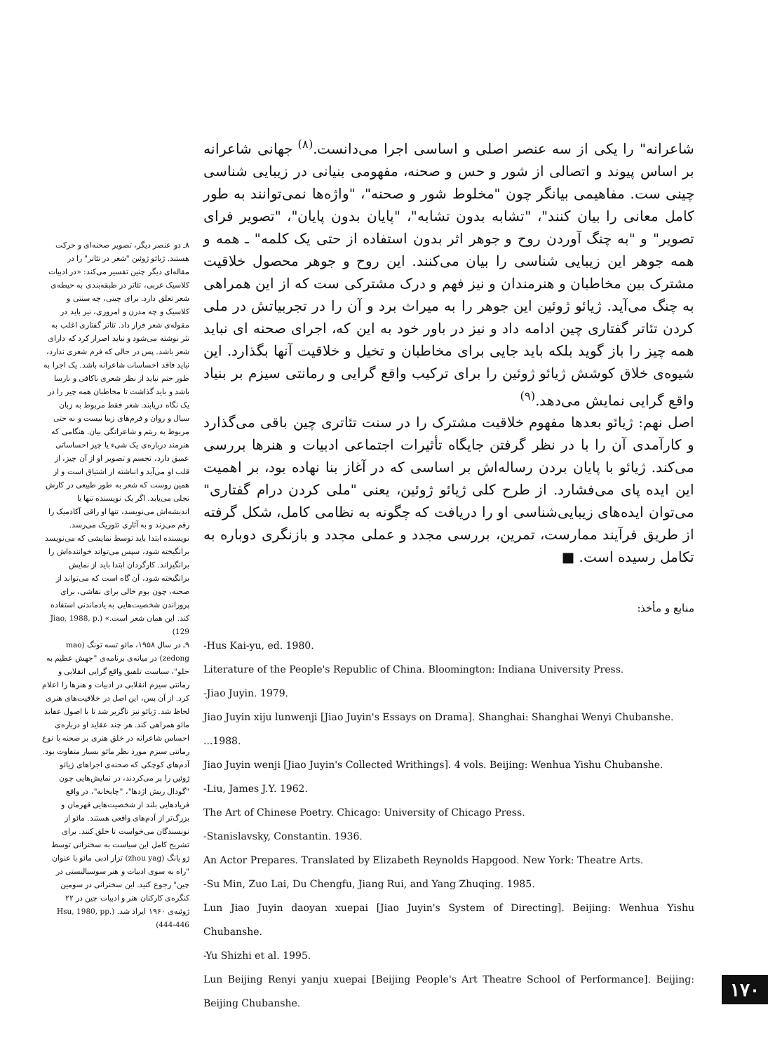۸ـ دو عنصر دیگر، تصویر صحنه‌ای و حرکت هستند. ژیائو ژوئین "شعر در تئاتر" را در مقاله‌ای دیگر چنین تفسیر می‌کند: «در ادبیات کلاسیک غربی، تئاتر در طبقه‌بندی به حیطه‌ی شعر تعلق دارد. برای چینی، چه سنتی و کلاسیک و چه مدرن و امروزی، نیز باید در مقوله‌ی شعر قرار داد. تئاتر گفتاری اغلب به نثر نوشته می‌شود و نباید اصرار کرد که دارای شعر باشد. پس در حالی که فرم شعری ندارد، نباید فاقد احساسات شاعرانه باشد. یک اجرا به طور حتم نباید از نظر شعری ناکافی و نارسا باشد و باید گذاشت تا مخاطبان همه چیز را در یک نگاه دریابند. شعر فقط مربوط به زبان سیال و روان و فرم‌های زیبا نیست و نه حتی مربوط به ریتم و شاعرانگی بیان. هنگامی که هنرمند درباره‌ی یک شیء یا چیز احساساتی عمیق دارد، تجسم و تصویر او از آن چیز، از قلب او می‌آید و انباشته از اشتیاق است و از همین روست که شعر به طور طبیعی در کارش تجلی می‌یابد. اگر یک نویسنده تنها با اندیشه‌اش می‌نویسد، تنها او راقی آکادمیک را رقم می‌زند و به آثاری تئوریک می‌رسد. نویسنده ابتدا باید توسط نمایشی که می‌نویسد برانگیخته شود، سپس می‌تواند خواننده‌اش را برانگیزاند. کارگردان ابتدا باید از نمایش برانگیخته شود، آن گاه است که می‌تواند از صحنه، چون بوم خالی برای نقاشی، برای پروراندن شخصیت‌هایی به یادماندنی استفاده کند. این همان شعر است.» (Jiao, 1988, p. 129)
۹ـ در سال ۱۹۵۸، مائو تسه تونگ (mao zedong) در میانه‌ی برنامه‌ی "جهش عظیم به جلو"، سیاست تلفیق واقع گرایی انقلابی و رمانتی سیزم انقلابی در ادبیات و هنرها را اعلام کرد. از آن پس، این اصل در خلاقیت‌های هنری لحاظ شد. ژیائو نیز ناگزیر شد تا با اصول عقاید مائو همراهی کند. هر چند عقاید او درباره‌ی احساس شاعرانه در خلق هنری بر صحنه با نوع رمانتی سیزم مورد نظر مائو بسیار متفاوت بود. آدم‌های کوچکی که صحنه‌ی اجراهای ژیائو ژوئین را پر می‌کردند، در نمایش‌هایی چون "گودال ریش اژدها"، "چایخانه"، در واقع فریادهایی بلند از شخصیت‌هایی قهرمان و بزرگ‌تر از آدم‌های واقعی هستند. مائو از نویسندگان می‌خواست تا خلق کنند. برای تشریح کامل این سیاست به سخنرانی توسط ژو یانگ (zhou yag) تزار ادبی مائو با عنوان "راه به سوی ادبیات و هنر سوسیالیستی در چین" رجوع کنید. این سخنرانی در سومین کنگره‌ی کارکنان هنر و ادبیات چین در ۲۲ ژوئیه‌ی ۱۹۶۰ ایراد شد. (Hsu, 1980, pp. 444-446)
شاعرانه" را یکی از سه عنصر اصلی و اساسی اجرا می‌دانست.<sup>(۸)</sup> جهانی شاعرانه بر اساس پیوند و اتصالی از شور و حس و صحنه، مفهومی بنیانی در زیبایی شناسی چینی ست. مفاهیمی بیانگر چون "مخلوط شور و صحنه"، "واژه‌ها نمی‌توانند به طور کامل معانی را بیان کنند"، "تشابه بدون تشابه"، "پایان بدون پایان"، "تصویر فرای تصویر" و "به چنگ آوردن روح و جوهر اثر بدون استفاده از حتی یک کلمه" ـ همه و همه جوهر این زیبایی شناسی را بیان می‌کنند. این روح و جوهر محصول خلاقیت مشترک بین مخاطبان و هنرمندان و نیز فهم و درک مشترکی ست که از این همراهی به چنگ می‌آید. ژیائو ژوئین این جوهر را به میراث برد و آن را در تجربیاتش در ملی کردن تئاتر گفتاری چین ادامه داد و نیز در باور خود به این که، اجرای صحنه ای نباید همه چیز را باز گوید بلکه باید جایی برای مخاطبان و تخیل و خلاقیت آنها بگذارد. این شیوه‌ی خلاق کوشش ژیائو ژوئین را برای ترکیب واقع گرایی و رمانتی سیزم بر بنیاد واقع گرایی نمایش می‌دهد.<sup>(۹)</sup>
اصل نهم: ژیائو بعدها مفهوم خلاقیت مشترک را در سنت تئاتری چین باقی می‌گذارد و کارآمدی آن را با در نظر گرفتن جایگاه تأثیرات اجتماعی ادبیات و هنرها بررسی می‌کند. ژیائو با پایان بردن رساله‌اش بر اساسی که در آغاز بنا نهاده بود، بر اهمیت این ایده پای می‌فشارد. از طرح کلی ژیائو ژوئین، یعنی "ملی کردن درام گفتاری" می‌توان ایده‌های زیبایی‌شناسی او را دریافت که چگونه به نظامی کامل، شکل گرفته از طریق فرآیند ممارست، تمرین، بررسی مجدد و عملی مجدد و بازنگری دوباره به تکامل رسیده است. ■
منابع و مأخذ:
-Hus Kai-yu, ed. 1980.
Literature of the People's Republic of China. Bloomington: Indiana University Press.
-Jiao Juyin. 1979.
Jiao Juyin xiju lunwenji [Jiao Juyin's Essays on Drama]. Shanghai: Shanghai Wenyi Chubanshe.
...1988.
Jiao Juyin wenji [Jiao Juyin's Collected Writhings]. 4 vols. Beijing: Wenhua Yishu Chubanshe.
-Liu, James J.Y. 1962.
The Art of Chinese Poetry. Chicago: University of Chicago Press.
-Stanislavsky, Constantin. 1936.
An Actor Prepares. Translated by Elizabeth Reynolds Hapgood. New York: Theatre Arts.
-Su Min, Zuo Lai, Du Chengfu, Jiang Rui, and Yang Zhuqing. 1985.
Lun Jiao Juyin daoyan xuepai [Jiao Juyin's System of Directing]. Beijing: Wenhua Yishu Chubanshe.
-Yu Shizhi et al. 1995.
Lun Beijing Renyi yanju xuepai [Beijing People's Art Theatre School of Performance]. Beijing: Beijing Chubanshe.
۱۷۰